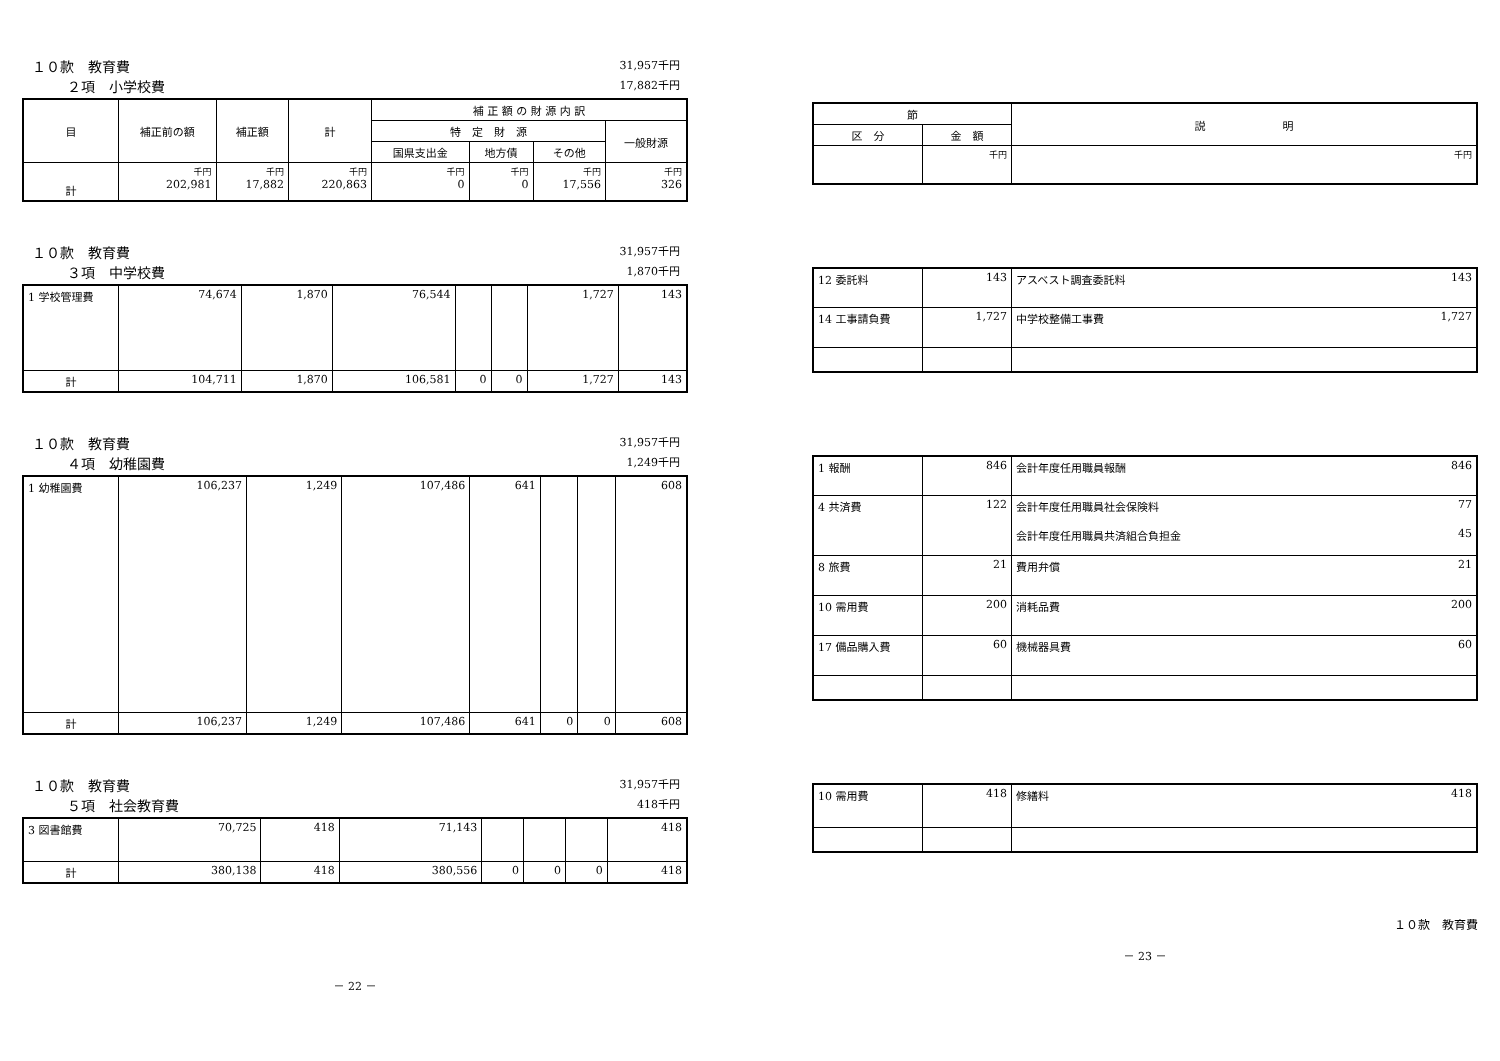１０款　教育費 31,957千円
２項　小学校費 17,882千円
| 目 | 補正前の額 | 補正額 | 計 | 補 正 額 の 財 源 内 訳 | | | |
| --- | --- | --- | --- | --- | --- | --- | --- |
| | | | | 特 定 財 源 | | | 一般財源 |
| | | | | 国県支出金 | 地方債 | その他 | |
| 計 | 千円 202,981 | 千円 17,882 | 千円 220,863 | 千円 0 | 千円 0 | 千円 17,556 | 千円 326 |
１０款　教育費 31,957千円
３項　中学校費 1,870千円
| 1 学校管理費 | 74,674 | 1,870 | 76,544 | | | 1,727 | 143 |
| 計 | 104,711 | 1,870 | 106,581 | 0 | 0 | 1,727 | 143 |
１０款　教育費 31,957千円
４項　幼稚園費 1,249千円
| 1 幼稚園費 | 106,237 | 1,249 | 107,486 | 641 | | | 608 |
| 計 | 106,237 | 1,249 | 107,486 | 641 | 0 | 0 | 608 |
１０款　教育費 31,957千円
５項　社会教育費 418千円
| 3 図書館費 | 70,725 | 418 | 71,143 | | | | 418 |
| 計 | 380,138 | 418 | 380,556 | 0 | 0 | 0 | 418 |
－ 22 －
| 節 | | 説 明 |
| --- | --- | --- |
| 区 分 | 金 額 | |
| | 千円 | 千円 |
| 12 委託料 | 143 | アスベスト調査委託料 143 |
| 14 工事請負費 | 1,727 | 中学校整備工事費 1,727 |
| 1 報酬 | 846 | 会計年度任用職員報酬 846 |
| 4 共済費 | 122 | 会計年度任用職員社会保険料 77 会計年度任用職員共済組合負担金 45 |
| 8 旅費 | 21 | 費用弁償 21 |
| 10 需用費 | 200 | 消耗品費 200 |
| 17 備品購入費 | 60 | 機械器具費 60 |
| 10 需用費 | 418 | 修繕料 418 |
１０款　教育費
－ 23 －